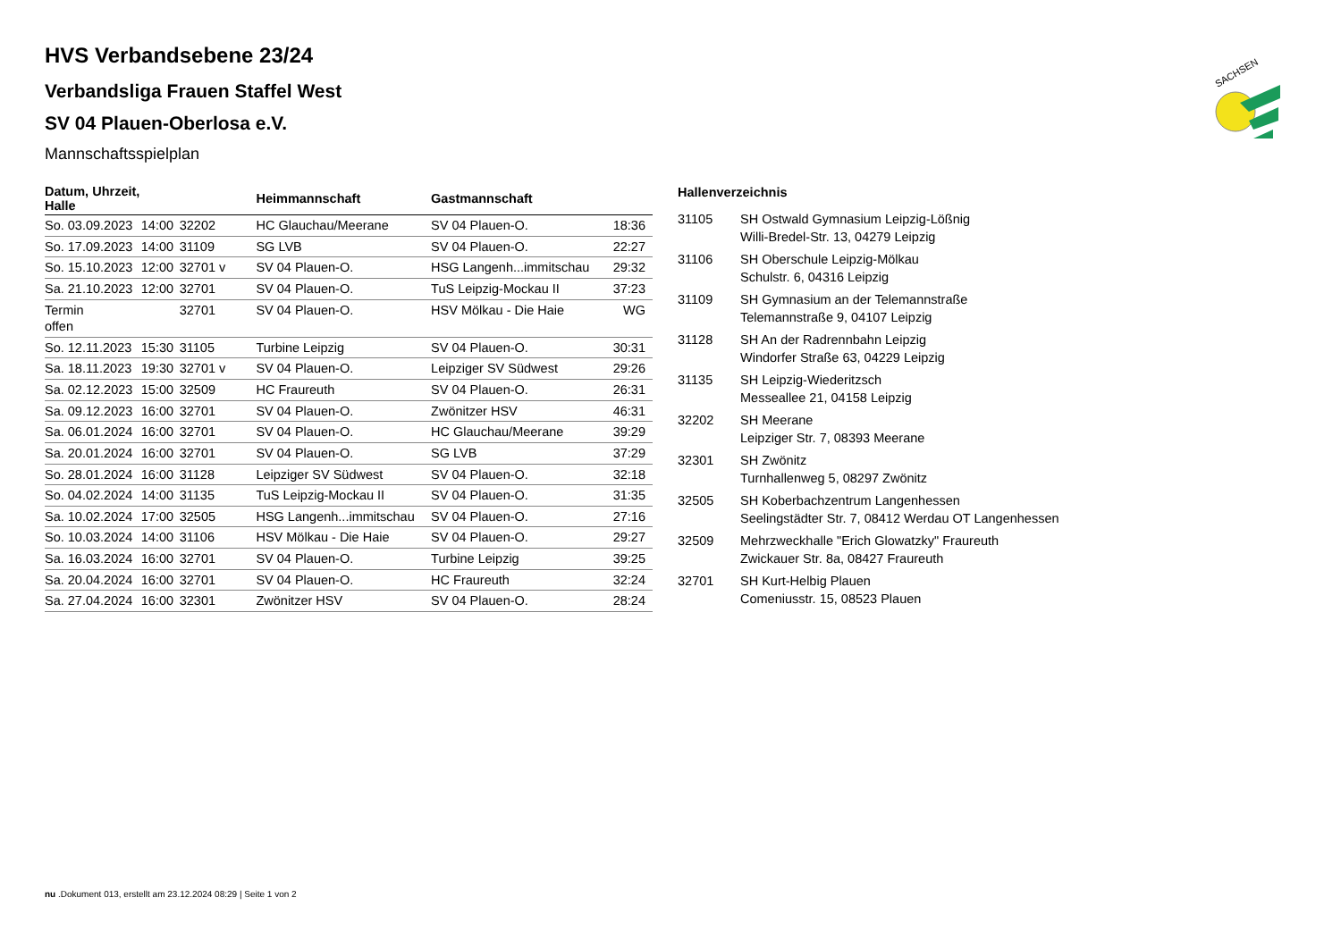SACHSEN
HVS Verbandsebene 23/24
Verbandsliga Frauen Staffel West
SV 04 Plauen-Oberlosa e.V.
Mannschaftsspielplan
| Datum, Uhrzeit, Halle | | | Heimmannschaft | Gastmannschaft | |
| --- | --- | --- | --- | --- | --- |
| So. 03.09.2023 | 14:00 | 32202 | HC Glauchau/Meerane | SV 04 Plauen-O. | 18:36 |
| So. 17.09.2023 | 14:00 | 31109 | SG LVB | SV 04 Plauen-O. | 22:27 |
| So. 15.10.2023 | 12:00 | 32701 v | SV 04 Plauen-O. | HSG Langenh...immitschau | 29:32 |
| Sa. 21.10.2023 | 12:00 | 32701 | SV 04 Plauen-O. | TuS Leipzig-Mockau II | 37:23 |
| Termin offen | | 32701 | SV 04 Plauen-O. | HSV Mölkau - Die Haie | WG |
| So. 12.11.2023 | 15:30 | 31105 | Turbine Leipzig | SV 04 Plauen-O. | 30:31 |
| Sa. 18.11.2023 | 19:30 | 32701 v | SV 04 Plauen-O. | Leipziger SV Südwest | 29:26 |
| Sa. 02.12.2023 | 15:00 | 32509 | HC Fraureuth | SV 04 Plauen-O. | 26:31 |
| Sa. 09.12.2023 | 16:00 | 32701 | SV 04 Plauen-O. | Zwönitzer HSV | 46:31 |
| Sa. 06.01.2024 | 16:00 | 32701 | SV 04 Plauen-O. | HC Glauchau/Meerane | 39:29 |
| Sa. 20.01.2024 | 16:00 | 32701 | SV 04 Plauen-O. | SG LVB | 37:29 |
| So. 28.01.2024 | 16:00 | 31128 | Leipziger SV Südwest | SV 04 Plauen-O. | 32:18 |
| So. 04.02.2024 | 14:00 | 31135 | TuS Leipzig-Mockau II | SV 04 Plauen-O. | 31:35 |
| Sa. 10.02.2024 | 17:00 | 32505 | HSG Langenh...immitschau | SV 04 Plauen-O. | 27:16 |
| So. 10.03.2024 | 14:00 | 31106 | HSV Mölkau - Die Haie | SV 04 Plauen-O. | 29:27 |
| Sa. 16.03.2024 | 16:00 | 32701 | SV 04 Plauen-O. | Turbine Leipzig | 39:25 |
| Sa. 20.04.2024 | 16:00 | 32701 | SV 04 Plauen-O. | HC Fraureuth | 32:24 |
| Sa. 27.04.2024 | 16:00 | 32301 | Zwönitzer HSV | SV 04 Plauen-O. | 28:24 |
Hallenverzeichnis
| 31105 | SH Ostwald Gymnasium Leipzig-Lößnig Willi-Bredel-Str. 13, 04279 Leipzig |
| 31106 | SH Oberschule Leipzig-Mölkau Schulstr. 6, 04316 Leipzig |
| 31109 | SH Gymnasium an der Telemannstraße Telemannstraße 9, 04107 Leipzig |
| 31128 | SH An der Radrennbahn Leipzig Windorfer Straße 63, 04229 Leipzig |
| 31135 | SH Leipzig-Wiederitzsch Messeallee 21, 04158 Leipzig |
| 32202 | SH Meerane Leipziger Str. 7, 08393 Meerane |
| 32301 | SH Zwönitz Turnhallenweg 5, 08297 Zwönitz |
| 32505 | SH Koberbachzentrum Langenhessen Seelingstädter Str. 7, 08412 Werdau OT Langenhessen |
| 32509 | Mehrzweckhalle "Erich Glowatzky" Fraureuth Zwickauer Str. 8a, 08427 Fraureuth |
| 32701 | SH Kurt-Helbig Plauen Comeniusstr. 15, 08523 Plauen |
nu .Dokument 013, erstellt am 23.12.2024 08:29 | Seite 1 von 2